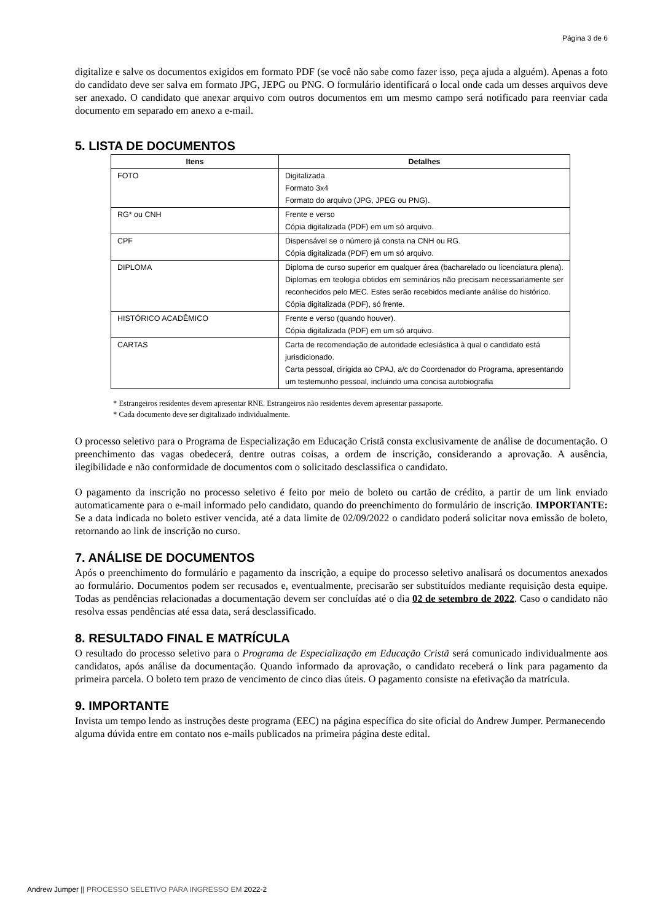Página 3 de 6
digitalize e salve os documentos exigidos em formato PDF (se você não sabe como fazer isso, peça ajuda a alguém). Apenas a foto do candidato deve ser salva em formato JPG, JEPG ou PNG. O formulário identificará o local onde cada um desses arquivos deve ser anexado. O candidato que anexar arquivo com outros documentos em um mesmo campo será notificado para reenviar cada documento em separado em anexo a e-mail.
5. LISTA DE DOCUMENTOS
| Itens | Detalhes |
| --- | --- |
| FOTO | Digitalizada Formato 3x4 Formato do arquivo (JPG, JPEG ou PNG). |
| RG* ou CNH | Frente e verso Cópia digitalizada (PDF) em um só arquivo. |
| CPF | Dispensável se o número já consta na CNH ou RG. Cópia digitalizada (PDF) em um só arquivo. |
| DIPLOMA | Diploma de curso superior em qualquer área (bacharelado ou licenciatura plena). Diplomas em teologia obtidos em seminários não precisam necessariamente ser reconhecidos pelo MEC. Estes serão recebidos mediante análise do histórico. Cópia digitalizada (PDF), só frente. |
| HISTÓRICO ACADÊMICO | Frente e verso (quando houver). Cópia digitalizada (PDF) em um só arquivo. |
| CARTAS | Carta de recomendação de autoridade eclesiástica à qual o candidato está jurisdicionado. Carta pessoal, dirigida ao CPAJ, a/c do Coordenador do Programa, apresentando um testemunho pessoal, incluindo uma concisa autobiografia |
* Estrangeiros residentes devem apresentar RNE. Estrangeiros não residentes devem apresentar passaporte.
* Cada documento deve ser digitalizado individualmente.
O processo seletivo para o Programa de Especialização em Educação Cristã consta exclusivamente de análise de documentação. O preenchimento das vagas obedecerá, dentre outras coisas, a ordem de inscrição, considerando a aprovação. A ausência, ilegibilidade e não conformidade de documentos com o solicitado desclassifica o candidato.
O pagamento da inscrição no processo seletivo é feito por meio de boleto ou cartão de crédito, a partir de um link enviado automaticamente para o e-mail informado pelo candidato, quando do preenchimento do formulário de inscrição. IMPORTANTE: Se a data indicada no boleto estiver vencida, até a data limite de 02/09/2022 o candidato poderá solicitar nova emissão de boleto, retornando ao link de inscrição no curso.
7. ANÁLISE DE DOCUMENTOS
Após o preenchimento do formulário e pagamento da inscrição, a equipe do processo seletivo analisará os documentos anexados ao formulário. Documentos podem ser recusados e, eventualmente, precisarão ser substituídos mediante requisição desta equipe. Todas as pendências relacionadas a documentação devem ser concluídas até o dia 02 de setembro de 2022. Caso o candidato não resolva essas pendências até essa data, será desclassificado.
8. RESULTADO FINAL E MATRÍCULA
O resultado do processo seletivo para o Programa de Especialização em Educação Cristã será comunicado individualmente aos candidatos, após análise da documentação. Quando informado da aprovação, o candidato receberá o link para pagamento da primeira parcela. O boleto tem prazo de vencimento de cinco dias úteis. O pagamento consiste na efetivação da matrícula.
9. IMPORTANTE
Invista um tempo lendo as instruções deste programa (EEC) na página específica do site oficial do Andrew Jumper. Permanecendo alguma dúvida entre em contato nos e-mails publicados na primeira página deste edital.
Andrew Jumper || PROCESSO SELETIVO PARA INGRESSO EM 2022-2